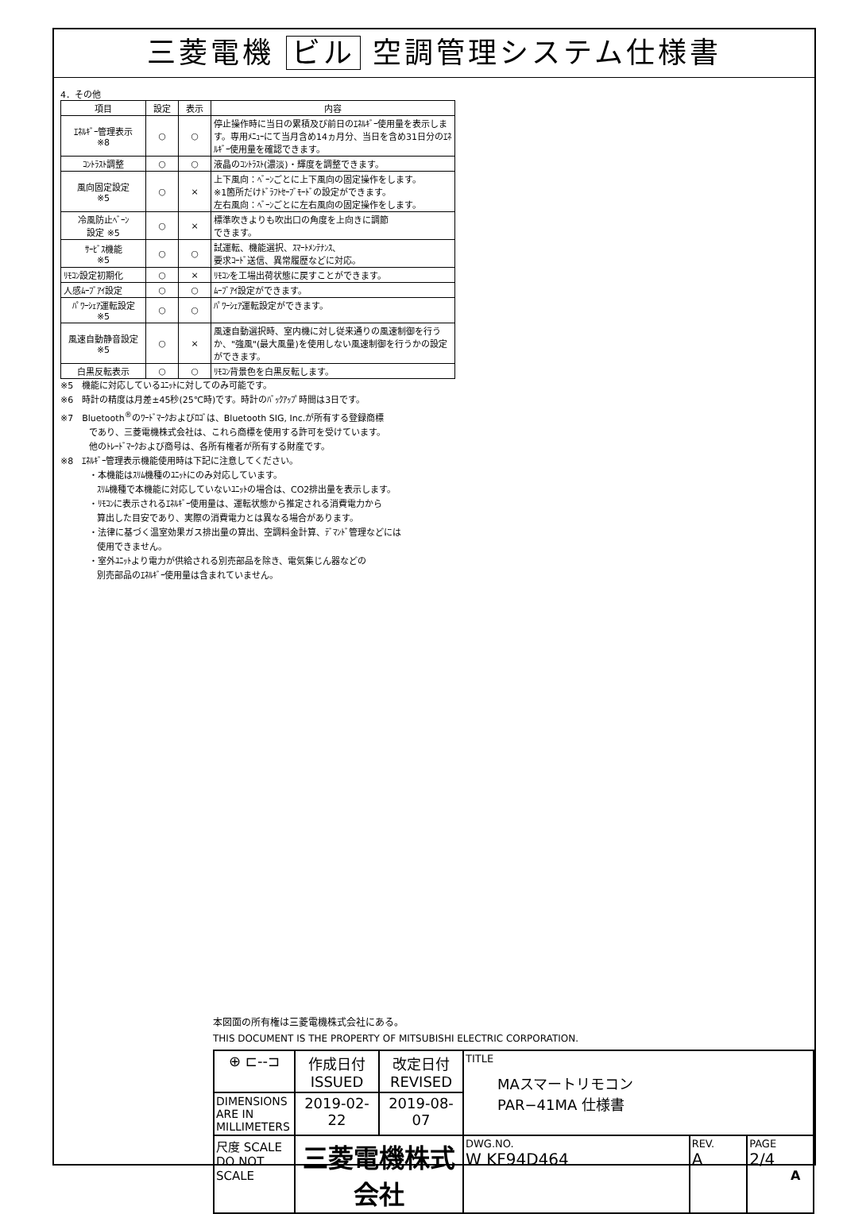三菱電機 ビル 空調管理システム仕様書
4．その他
| 項目 | 設定 | 表示 | 内容 |
| --- | --- | --- | --- |
| ｴﾈﾙｷﾞｰ管理表示 ※8 | ○ | ○ | 停止操作時に当日の累積及び前日のｴﾈﾙｷﾞｰ使用量を表示します。専用ﾒﾆｭｰにて当月含め14ヵ月分、当日を含め31日分のｴﾈﾙｷﾞｰ使用量を確認できます。 |
| ｺﾝﾄﾗｽﾄ調整 | ○ | ○ | 液晶のｺﾝﾄﾗｽﾄ(濃淡)・輝度を調整できます。 |
| 風向固定設定 ※5 | ○ | × | 上下風向：ﾍﾞｰﾝごとに上下風向の固定操作をします。 ※1箇所だけﾄﾞﾗﾌﾄｾｰﾌﾞﾓｰﾄﾞの設定ができます。 左右風向：ﾍﾞｰﾝごとに左右風向の固定操作をします。 |
| 冷風防止ﾍﾞｰﾝ 設定 ※5 | ○ | × | 標準吹きよりも吹出口の角度を上向きに調節 できます。 |
| ｻｰﾋﾞｽ機能 ※5 | ○ | ○ | 試運転、機能選択、ｽﾏｰﾄﾒﾝﾃﾅﾝｽ、 要求ｺｰﾄﾞ送信、異常履歴などに対応。 |
| ﾘﾓｺﾝ設定初期化 | ○ | × | ﾘﾓｺﾝを工場出荷状態に戻すことができます。 |
| 人感ﾑｰﾌﾞｱｲ設定 | ○ | ○ | ﾑｰﾌﾞｱｲ設定ができます。 |
| ﾊﾟﾜｰｼｪｱ運転設定 ※5 | ○ | ○ | ﾊﾟﾜｰｼｪｱ運転設定ができます。 |
| 風速自動静音設定 ※5 | ○ | × | 風速自動選択時、室内機に対し従来通りの風速制御を行うか、"強風"(最大風量)を使用しない風速制御を行うかの設定ができます。 |
| 白黒反転表示 | ○ | ○ | ﾘﾓｺﾝ背景色を白黒反転します。 |
※5　機能に対応しているﾕﾆｯﾄに対してのみ可能です。
※6　時計の精度は月差±45秒(25℃時)です。時計のﾊﾞｯｸｱｯﾌﾟ時間は3日です。
※7　Bluetooth<sup>®</sup>のﾜｰﾄﾞﾏｰｸおよびﾛｺﾞは、Bluetooth SIG, Inc.が所有する登録商標
であり、三菱電機株式会社は、これら商標を使用する許可を受けています。
他のﾄﾚｰﾄﾞﾏｰｸおよび商号は、各所有権者が所有する財産です。
※8　ｴﾈﾙｷﾞｰ管理表示機能使用時は下記に注意してください。
・本機能はｽﾘﾑ機種のﾕﾆｯﾄにのみ対応しています。
ｽﾘﾑ機種で本機能に対応していないﾕﾆｯﾄの場合は、CO2排出量を表示します。
・ﾘﾓｺﾝに表示されるｴﾈﾙｷﾞｰ使用量は、運転状態から推定される消費電力から
算出した目安であり、実際の消費電力とは異なる場合があります。
・法律に基づく温室効果ガス排出量の算出、空調料金計算、ﾃﾞﾏﾝﾄﾞ管理などには
使用できません。
・室外ﾕﾆｯﾄより電力が供給される別売部品を除き、電気集じん器などの
別売部品のｴﾈﾙｷﾞｰ使用量は含まれていません。
本図面の所有権は三菱電機株式会社にある。
THIS DOCUMENT IS THE PROPERTY OF MITSUBISHI ELECTRIC CORPORATION.
| ⊕ ⊏--⊐ | 作成日付 ISSUED | 改定日付 REVISED | TITLE MAスマートリモコン PAR−41MA 仕様書 | | |
| DIMENSIONS ARE IN MILLIMETERS | 2019-02-22 | 2019-08-07 | | | |
| 尺度 SCALE DO NOT SCALE | 三菱電機株式会社 | | DWG.NO. W KF94D464 | REV. A | PAGE 2/4 |
A